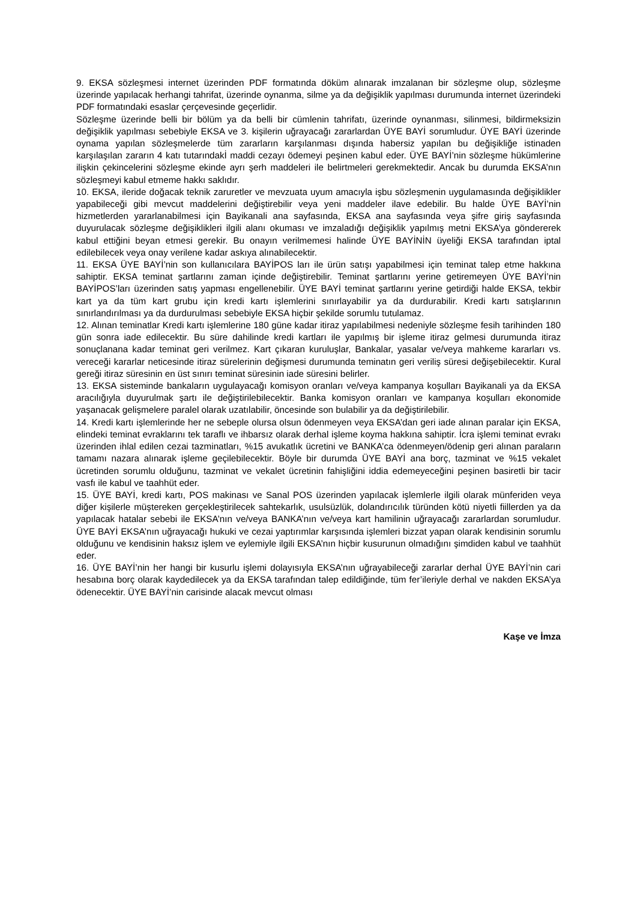9. EKSA sözleşmesi internet üzerinden PDF formatında döküm alınarak imzalanan bir sözleşme olup, sözleşme üzerinde yapılacak herhangi tahrifat, üzerinde oynanma, silme ya da değişiklik yapılması durumunda internet üzerindeki PDF formatındaki esaslar çerçevesinde geçerlidir.
Sözleşme üzerinde belli bir bölüm ya da belli bir cümlenin tahrifatı, üzerinde oynanması, silinmesi, bildirmeksizin değişiklik yapılması sebebiyle EKSA ve 3. kişilerin uğrayacağı zararlardan ÜYE BAYİ sorumludur. ÜYE BAYİ üzerinde oynama yapılan sözleşmelerde tüm zararların karşılanması dışında habersiz yapılan bu değişikliğe istinaden karşılaşılan zararın 4 katı tutarındakİ maddi cezayı ödemeyi peşinen kabul eder. ÜYE BAYİ’nin sözleşme hükümlerine ilişkin çekincelerini sözleşme ekinde ayrı şerh maddeleri ile belirtmeleri gerekmektedir. Ancak bu durumda EKSA’nın sözleşmeyi kabul etmeme hakkı saklıdır.
10. EKSA, ileride doğacak teknik zaruretler ve mevzuata uyum amacıyla işbu sözleşmenin uygulamasında değişiklikler yapabileceği gibi mevcut maddelerini değiştirebilir veya yeni maddeler ilave edebilir. Bu halde ÜYE BAYİ’nin hizmetlerden yararlanabilmesi için Bayikanali ana sayfasında, EKSA ana sayfasında veya şifre giriş sayfasında duyurulacak sözleşme değişiklikleri ilgili alanı okuması ve imzaladığı değişiklik yapılmış metni EKSA’ya göndererek kabul ettiğini beyan etmesi gerekir. Bu onayın verilmemesi halinde ÜYE BAYİNİN üyeliği EKSA tarafından iptal edilebilecek veya onay verilene kadar askıya alınabilecektir.
11. EKSA ÜYE BAYİ’nin son kullanıcılara BAYİPOS ları ile ürün satışı yapabilmesi için teminat talep etme hakkına sahiptir. EKSA teminat şartlarını zaman içinde değiştirebilir. Teminat şartlarını yerine getiremeyen ÜYE BAYİ’nin BAYİPOS’ları üzerinden satış yapması engellenebilir. ÜYE BAYİ teminat şartlarını yerine getirdiği halde EKSA, tekbir kart ya da tüm kart grubu için kredi kartı işlemlerini sınırlayabilir ya da durdurabilir. Kredi kartı satışlarının sınırlandırılması ya da durdurulması sebebiyle EKSA hiçbir şekilde sorumlu tutulamaz.
12. Alınan teminatlar Kredi kartı işlemlerine 180 güne kadar itiraz yapılabilmesi nedeniyle sözleşme fesih tarihinden 180 gün sonra iade edilecektir. Bu süre dahilinde kredi kartları ile yapılmış bir işleme itiraz gelmesi durumunda itiraz sonuçlanana kadar teminat geri verilmez. Kart çıkaran kuruluşlar, Bankalar, yasalar ve/veya mahkeme kararları vs. vereceği kararlar neticesinde itiraz sürelerinin değişmesi durumunda teminatın geri veriliş süresi değişebilecektir. Kural gereği itiraz süresinin en üst sınırı teminat süresinin iade süresini belirler.
13. EKSA sisteminde bankaların uygulayacağı komisyon oranları ve/veya kampanya koşulları Bayikanali ya da EKSA aracılığıyla duyurulmak şartı ile değiştirilebilecektir. Banka komisyon oranları ve kampanya koşulları ekonomide yaşanacak gelişmelere paralel olarak uzatılabilir, öncesinde son bulabilir ya da değiştirilebilir.
14. Kredi kartı işlemlerinde her ne sebeple olursa olsun ödenmeyen veya EKSA’dan geri iade alınan paralar için EKSA, elindeki teminat evraklarını tek taraflı ve ihbarsız olarak derhal işleme koyma hakkına sahiptir. İcra işlemi teminat evrakı üzerinden ihlal edilen cezai tazminatları, %15 avukatlık ücretini ve BANKA’ca ödenmeyen/ödenip geri alınan paraların tamamı nazara alınarak işleme geçilebilecektir. Böyle bir durumda ÜYE BAYİ ana borç, tazminat ve %15 vekalet ücretinden sorumlu olduğunu, tazminat ve vekalet ücretinin fahişliğini iddia edemeyeceğini peşinen basiretli bir tacir vasfı ile kabul ve taahhüt eder.
15. ÜYE BAYİ, kredi kartı, POS makinası ve Sanal POS üzerinden yapılacak işlemlerle ilgili olarak münferiden veya diğer kişilerle müştereken gerçekleştirilecek sahtekarlık, usulsüzlük, dolandırıcılık türünden kötü niyetli fiillerden ya da yapılacak hatalar sebebi ile EKSA’nın ve/veya BANKA’nın ve/veya kart hamilinin uğrayacağı zararlardan sorumludur. ÜYE BAYİ EKSA’nın uğrayacağı hukuki ve cezai yaptırımlar karşısında işlemleri bizzat yapan olarak kendisinin sorumlu olduğunu ve kendisinin haksız işlem ve eylemiyle ilgili EKSA’nın hiçbir kusurunun olmadığını şimdiden kabul ve taahhüt eder.
16. ÜYE BAYİ’nin her hangi bir kusurlu işlemi dolayısıyla EKSA’nın uğrayabileceği zararlar derhal ÜYE BAYİ’nin cari hesabına borç olarak kaydedilecek ya da EKSA tarafından talep edildiğinde, tüm fer’ileriyle derhal ve nakden EKSA’ya ödenecektir. ÜYE BAYİ’nin carisinde alacak mevcut olması
Kaşe ve İmza